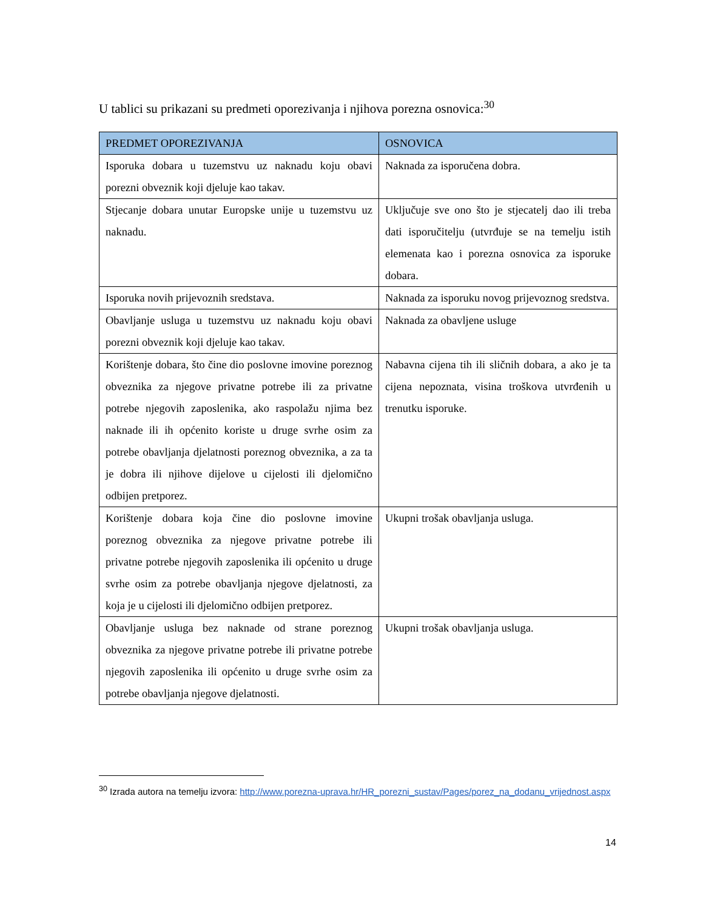U tablici su prikazani su predmeti oporezivanja i njihova porezna osnovica:<sup>30</sup>
| PREDMET OPOREZIVANJA | OSNOVICA |
| --- | --- |
| Isporuka dobara u tuzemstvu uz naknadu koju obavi porezni obveznik koji djeluje kao takav. | Naknada za isporučena dobra. |
| Stjecanje dobara unutar Europske unije u tuzemstvu uz naknadu. | Uključuje sve ono što je stjecatelj dao ili treba dati isporučitelju (utvrđuje se na temelju istih elemenata kao i porezna osnovica za isporuke dobara. |
| Isporuka novih prijevoznih sredstava. | Naknada za isporuku novog prijevoznog sredstva. |
| Obavljanje usluga u tuzemstvu uz naknadu koju obavi porezni obveznik koji djeluje kao takav. | Naknada za obavljene usluge |
| Korištenje dobara, što čine dio poslovne imovine poreznog obveznika za njegove privatne potrebe ili za privatne potrebe njegovih zaposlenika, ako raspolažu njima bez naknade ili ih općenito koriste u druge svrhe osim za potrebe obavljanja djelatnosti poreznog obveznika, a za ta je dobra ili njihove dijelove u cijelosti ili djelomično odbijen pretporez. | Nabavna cijena tih ili sličnih dobara, a ako je ta cijena nepoznata, visina troškova utvrđenih u trenutku isporuke. |
| Korištenje dobara koja čine dio poslovne imovine poreznog obveznika za njegove privatne potrebe ili privatne potrebe njegovih zaposlenika ili općenito u druge svrhe osim za potrebe obavljanja njegove djelatnosti, za koja je u cijelosti ili djelomično odbijen pretporez. | Ukupni trošak obavljanja usluga. |
| Obavljanje usluga bez naknade od strane poreznog obveznika za njegove privatne potrebe ili privatne potrebe njegovih zaposlenika ili općenito u druge svrhe osim za potrebe obavljanja njegove djelatnosti. | Ukupni trošak obavljanja usluga. |
<sup>30</sup> Izrada autora na temelju izvora: http://www.porezna-uprava.hr/HR_porezni_sustav/Pages/porez_na_dodanu_vrijednost.aspx
14